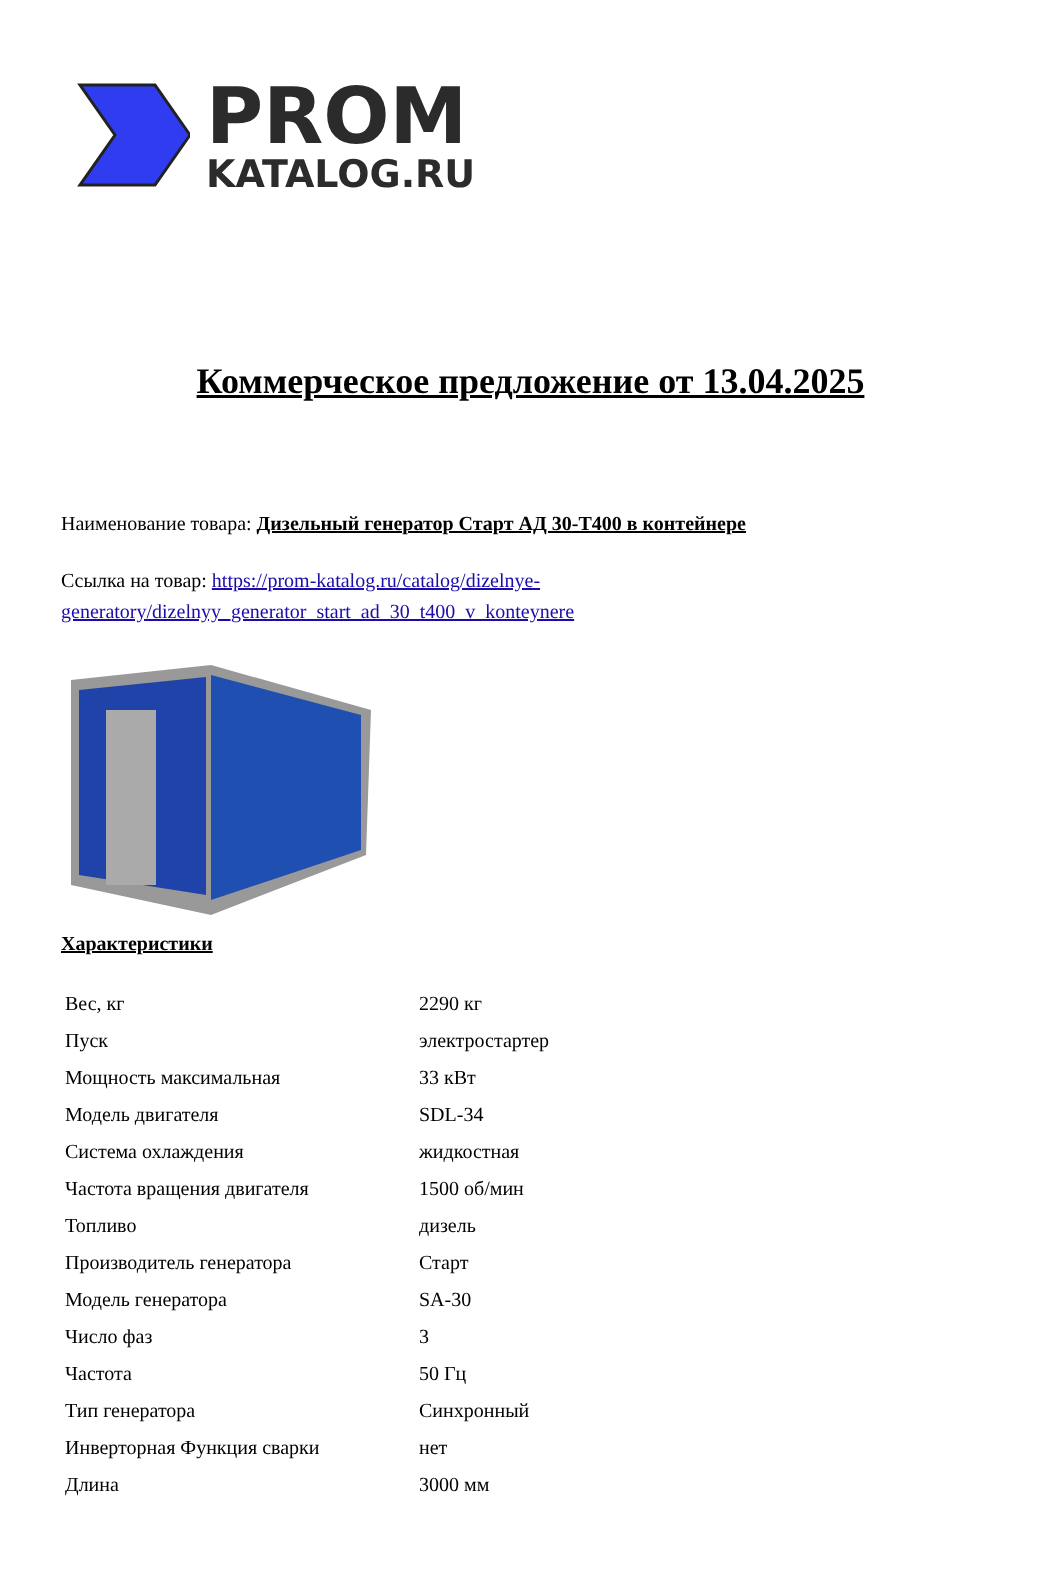PROM
KATALOG.RU
Коммерческое предложение от 13.04.2025
Наименование товара: Дизельный генератор Старт АД 30-Т400 в контейнере
Ссылка на товар: https://prom-katalog.ru/catalog/dizelnye-generatory/dizelnyy_generator_start_ad_30_t400_v_konteynere
Характеристики
| Вес, кг | 2290 кг |
| Пуск | электростартер |
| Мощность максимальная | 33 кВт |
| Модель двигателя | SDL-34 |
| Система охлаждения | жидкостная |
| Частота вращения двигателя | 1500 об/мин |
| Топливо | дизель |
| Производитель генератора | Старт |
| Модель генератора | SA-30 |
| Число фаз | 3 |
| Частота | 50 Гц |
| Тип генератора | Синхронный |
| Инверторная Функция сварки | нет |
| Длина | 3000 мм |